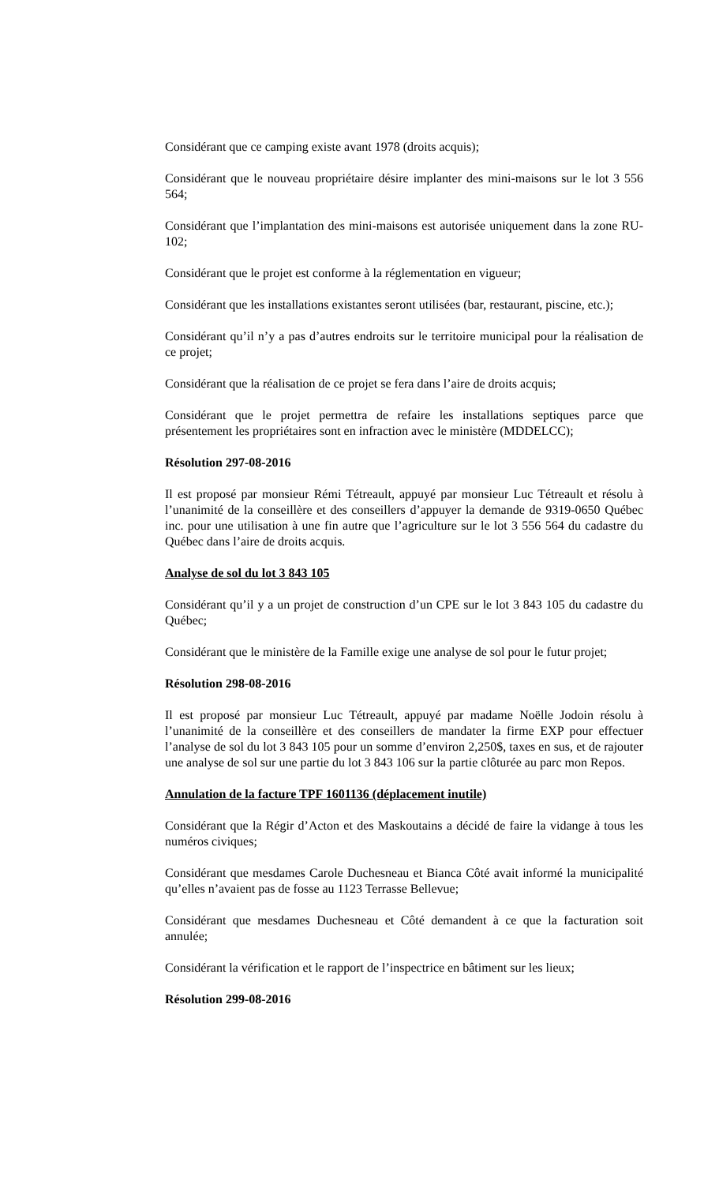Considérant que ce camping existe avant 1978 (droits acquis);
Considérant que le nouveau propriétaire désire implanter des mini-maisons sur le lot 3 556 564;
Considérant que l’implantation des mini-maisons est autorisée uniquement dans la zone RU-102;
Considérant que le projet est conforme à la réglementation en vigueur;
Considérant que les installations existantes seront utilisées (bar, restaurant, piscine, etc.);
Considérant qu’il n’y a pas d’autres endroits sur le territoire municipal pour la réalisation de ce projet;
Considérant que la réalisation de ce projet se fera dans l’aire de droits acquis;
Considérant que le projet permettra de refaire les installations septiques parce que présentement les propriétaires sont en infraction avec le ministère (MDDELCC);
Résolution 297-08-2016
Il est proposé par monsieur Rémi Tétreault, appuyé par monsieur Luc Tétreault et résolu à l’unanimité de la conseillère et des conseillers d’appuyer la demande de 9319-0650 Québec inc. pour une utilisation à une fin autre que l’agriculture sur le lot 3 556 564 du cadastre du Québec dans l’aire de droits acquis.
Analyse de sol du lot 3 843 105
Considérant qu’il y a un projet de construction d’un CPE sur le lot 3 843 105 du cadastre du Québec;
Considérant que le ministère de la Famille exige une analyse de sol pour le futur projet;
Résolution 298-08-2016
Il est proposé par monsieur Luc Tétreault, appuyé par madame Noëlle Jodoin résolu à l’unanimité de la conseillère et des conseillers de mandater la firme EXP pour effectuer l’analyse de sol du lot 3 843 105 pour un somme d’environ 2,250$, taxes en sus, et de rajouter une analyse de sol sur une partie du lot 3 843 106 sur la partie clôturée au parc mon Repos.
Annulation de la facture TPF 1601136 (déplacement inutile)
Considérant que la Régir d’Acton et des Maskoutains a décidé de faire la vidange à tous les numéros civiques;
Considérant que mesdames Carole Duchesneau et Bianca Côté avait informé la municipalité qu’elles n’avaient pas de fosse au 1123 Terrasse Bellevue;
Considérant que mesdames Duchesneau et Côté demandent à ce que la facturation soit annulée;
Considérant la vérification et le rapport de l’inspectrice en bâtiment sur les lieux;
Résolution 299-08-2016